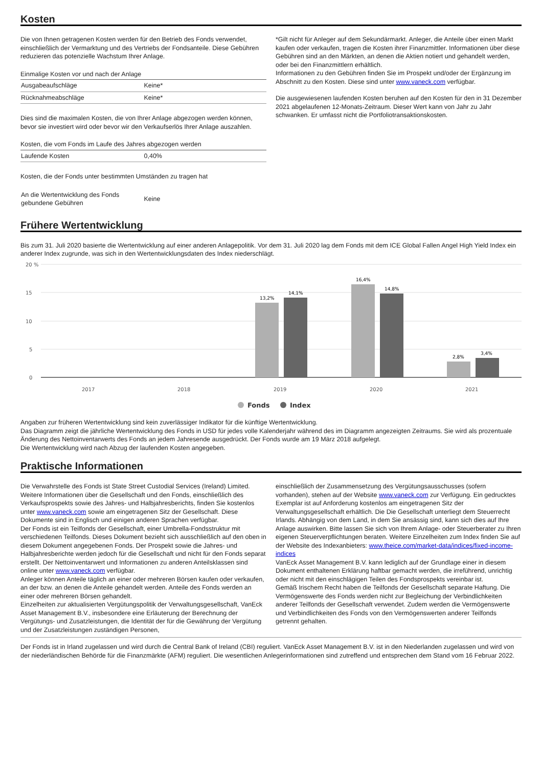Kosten
Die von Ihnen getragenen Kosten werden für den Betrieb des Fonds verwendet, einschließlich der Vermarktung und des Vertriebs der Fondsanteile. Diese Gebühren reduzieren das potenzielle Wachstum Ihrer Anlage.
| Einmalige Kosten vor und nach der Anlage | |
| Ausgabeaufschläge | Keine* |
| Rücknahmeabschläge | Keine* |
Dies sind die maximalen Kosten, die von Ihrer Anlage abgezogen werden können, bevor sie investiert wird oder bevor wir den Verkaufserlös Ihrer Anlage auszahlen.
| Kosten, die vom Fonds im Laufe des Jahres abgezogen werden | |
| Laufende Kosten | 0,40% |
Kosten, die der Fonds unter bestimmten Umständen zu tragen hat
| An die Wertentwicklung des Fonds gebundene Gebühren | Keine |
*Gilt nicht für Anleger auf dem Sekundärmarkt. Anleger, die Anteile über einen Markt kaufen oder verkaufen, tragen die Kosten ihrer Finanzmittler. Informationen über diese Gebühren sind an den Märkten, an denen die Aktien notiert und gehandelt werden, oder bei den Finanzmittlern erhältlich.
Informationen zu den Gebühren finden Sie im Prospekt und/oder der Ergänzung im Abschnitt zu den Kosten. Diese sind unter www.vaneck.com verfügbar.
Die ausgewiesenen laufenden Kosten beruhen auf den Kosten für den in 31 Dezember 2021 abgelaufenen 12-Monats-Zeitraum. Dieser Wert kann von Jahr zu Jahr schwanken. Er umfasst nicht die Portfoliotransaktionskosten.
Frühere Wertentwicklung
Bis zum 31. Juli 2020 basierte die Wertentwicklung auf einer anderen Anlagepolitik. Vor dem 31. Juli 2020 lag dem Fonds mit dem ICE Global Fallen Angel High Yield Index ein anderer Index zugrunde, was sich in den Wertentwicklungsdaten des Index niederschlägt.
20 %
15
10
5
0
13,2%
14,1%
16,4%
14,8%
2,8%
3,4%
2017
2018
2019
2020
2021
Fonds
Index
Angaben zur früheren Wertentwicklung sind kein zuverlässiger Indikator für die künftige Wertentwicklung.
Das Diagramm zeigt die jährliche Wertentwicklung des Fonds in USD für jedes volle Kalenderjahr während des im Diagramm angezeigten Zeitraums. Sie wird als prozentuale Änderung des Nettoinventarwerts des Fonds an jedem Jahresende ausgedrückt. Der Fonds wurde am 19 März 2018 aufgelegt.
Die Wertentwicklung wird nach Abzug der laufenden Kosten angegeben.
Praktische Informationen
Die Verwahrstelle des Fonds ist State Street Custodial Services (Ireland) Limited. Weitere Informationen über die Gesellschaft und den Fonds, einschließlich des Verkaufsprospekts sowie des Jahres- und Halbjahresberichts, finden Sie kostenlos unter www.vaneck.com sowie am eingetragenen Sitz der Gesellschaft. Diese Dokumente sind in Englisch und einigen anderen Sprachen verfügbar.
Der Fonds ist ein Teilfonds der Gesellschaft, einer Umbrella-Fondsstruktur mit verschiedenen Teilfonds. Dieses Dokument bezieht sich ausschließlich auf den oben in diesem Dokument angegebenen Fonds. Der Prospekt sowie die Jahres- und Halbjahresberichte werden jedoch für die Gesellschaft und nicht für den Fonds separat erstellt. Der Nettoinventarwert und Informationen zu anderen Anteilsklassen sind online unter www.vaneck.com verfügbar.
Anleger können Anteile täglich an einer oder mehreren Börsen kaufen oder verkaufen, an der bzw. an denen die Anteile gehandelt werden. Anteile des Fonds werden an einer oder mehreren Börsen gehandelt.
Einzelheiten zur aktualisierten Vergütungspolitik der Verwaltungsgesellschaft, VanEck Asset Management B.V., insbesondere eine Erläuterung der Berechnung der Vergütungs- und Zusatzleistungen, die Identität der für die Gewährung der Vergütung und der Zusatzleistungen zuständigen Personen,
einschließlich der Zusammensetzung des Vergütungsausschusses (sofern vorhanden), stehen auf der Website www.vaneck.com zur Verfügung. Ein gedrucktes Exemplar ist auf Anforderung kostenlos am eingetragenen Sitz der Verwaltungsgesellschaft erhältlich. Die Die Gesellschaft unterliegt dem Steuerrecht Irlands. Abhängig von dem Land, in dem Sie ansässig sind, kann sich dies auf Ihre Anlage auswirken. Bitte lassen Sie sich von Ihrem Anlage- oder Steuerberater zu Ihren eigenen Steuerverpflichtungen beraten. Weitere Einzelheiten zum Index finden Sie auf der Website des Indexanbieters: www.theice.com/market-data/indices/fixed-income-indices
VanEck Asset Management B.V. kann lediglich auf der Grundlage einer in diesem Dokument enthaltenen Erklärung haftbar gemacht werden, die irreführend, unrichtig oder nicht mit den einschlägigen Teilen des Fondsprospekts vereinbar ist.
Gemäß Irischem Recht haben die Teilfonds der Gesellschaft separate Haftung. Die Vermögenswerte des Fonds werden nicht zur Begleichung der Verbindlichkeiten anderer Teilfonds der Gesellschaft verwendet. Zudem werden die Vermögenswerte und Verbindlichkeiten des Fonds von den Vermögenswerten anderer Teilfonds getrennt gehalten.
Der Fonds ist in Irland zugelassen und wird durch die Central Bank of Ireland (CBI) reguliert. VanEck Asset Management B.V. ist in den Niederlanden zugelassen und wird von der niederländischen Behörde für die Finanzmärkte (AFM) reguliert. Die wesentlichen Anlegerinformationen sind zutreffend und entsprechen dem Stand vom 16 Februar 2022.